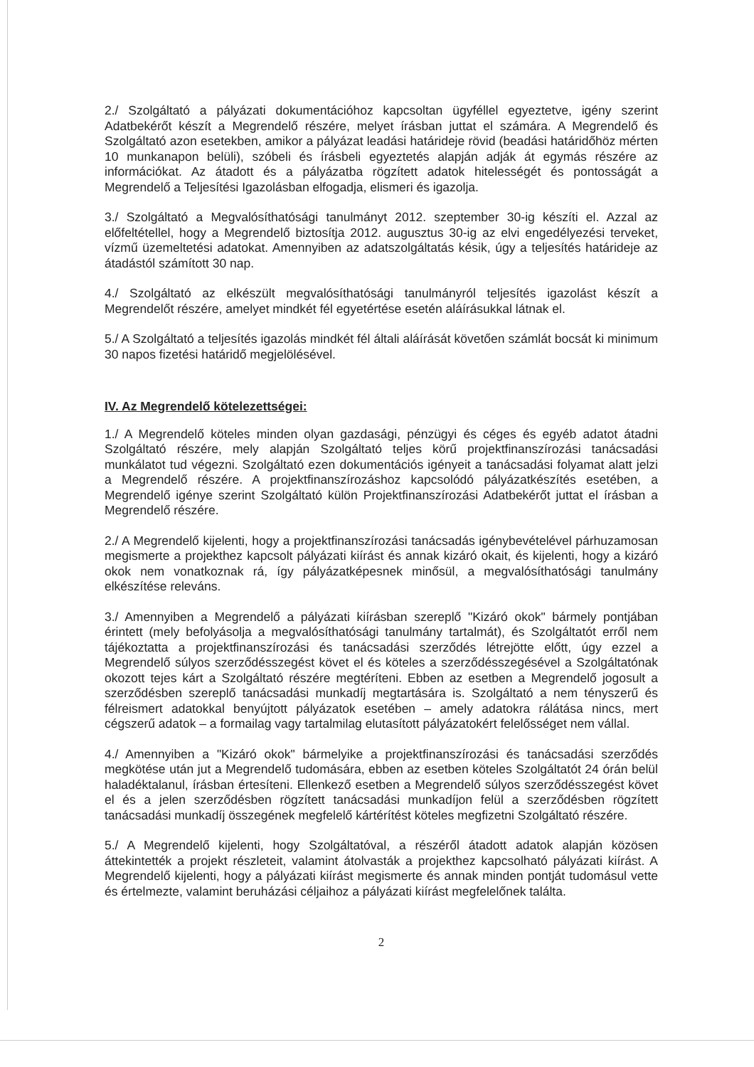2./ Szolgáltató a pályázati dokumentációhoz kapcsoltan ügyféllel egyeztetve, igény szerint Adatbekérőt készít a Megrendelő részére, melyet írásban juttat el számára. A Megrendelő és Szolgáltató azon esetekben, amikor a pályázat leadási határideje rövid (beadási határidőhöz mérten 10 munkanapon belüli), szóbeli és írásbeli egyeztetés alapján adják át egymás részére az információkat. Az átadott és a pályázatba rögzített adatok hitelességét és pontosságát a Megrendelő a Teljesítési Igazolásban elfogadja, elismeri és igazolja.
3./ Szolgáltató a Megvalósíthatósági tanulmányt 2012. szeptember 30-ig készíti el. Azzal az előfeltétellel, hogy a Megrendelő biztosítja 2012. augusztus 30-ig az elvi engedélyezési terveket, vízmű üzemeltetési adatokat. Amennyiben az adatszolgáltatás késik, úgy a teljesítés határideje az átadástól számított 30 nap.
4./ Szolgáltató az elkészült megvalósíthatósági tanulmányról teljesítés igazolást készít a Megrendelőt részére, amelyet mindkét fél egyetértése esetén aláírásukkal látnak el.
5./ A Szolgáltató a teljesítés igazolás mindkét fél általi aláírását követően számlát bocsát ki minimum 30 napos fizetési határidő megjelölésével.
IV. Az Megrendelő kötelezettségei:
1./ A Megrendelő köteles minden olyan gazdasági, pénzügyi és céges és egyéb adatot átadni Szolgáltató részére, mely alapján Szolgáltató teljes körű projektfinanszírozási tanácsadási munkálatot tud végezni. Szolgáltató ezen dokumentációs igényeit a tanácsadási folyamat alatt jelzi a Megrendelő részére. A projektfinanszírozáshoz kapcsolódó pályázatkészítés esetében, a Megrendelő igénye szerint Szolgáltató külön Projektfinanszírozási Adatbekérőt juttat el írásban a Megrendelő részére.
2./ A Megrendelő kijelenti, hogy a projektfinanszírozási tanácsadás igénybevételével párhuzamosan megismerte a projekthez kapcsolt pályázati kiírást és annak kizáró okait, és kijelenti, hogy a kizáró okok nem vonatkoznak rá, így pályázatképesnek minősül, a megvalósíthatósági tanulmány elkészítése releváns.
3./ Amennyiben a Megrendelő a pályázati kiírásban szereplő "Kizáró okok" bármely pontjában érintett (mely befolyásolja a megvalósíthatósági tanulmány tartalmát), és Szolgáltatót erről nem tájékoztatta a projektfinanszírozási és tanácsadási szerződés létrejötte előtt, úgy ezzel a Megrendelő súlyos szerződésszegést követ el és köteles a szerződésszegésével a Szolgáltatónak okozott tejes kárt a Szolgáltató részére megtéríteni. Ebben az esetben a Megrendelő jogosult a szerződésben szereplő tanácsadási munkadíj megtartására is. Szolgáltató a nem tényszerű és félreismert adatokkal benyújtott pályázatok esetében – amely adatokra rálátása nincs, mert cégszerű adatok – a formailag vagy tartalmilag elutasított pályázatokért felelősséget nem vállal.
4./ Amennyiben a "Kizáró okok" bármelyike a projektfinanszírozási és tanácsadási szerződés megkötése után jut a Megrendelő tudomására, ebben az esetben köteles Szolgáltatót 24 órán belül haladéktalanul, írásban értesíteni. Ellenkező esetben a Megrendelő súlyos szerződésszegést követ el és a jelen szerződésben rögzített tanácsadási munkadíjon felül a szerződésben rögzített tanácsadási munkadíj összegének megfelelő kártérítést köteles megfizetni Szolgáltató részére.
5./ A Megrendelő kijelenti, hogy Szolgáltatóval, a részéről átadott adatok alapján közösen áttekintették a projekt részleteit, valamint átolvasták a projekthez kapcsolható pályázati kiírást. A Megrendelő kijelenti, hogy a pályázati kiírást megismerte és annak minden pontját tudomásul vette és értelmezte, valamint beruházási céljaihoz a pályázati kiírást megfelelőnek találta.
2